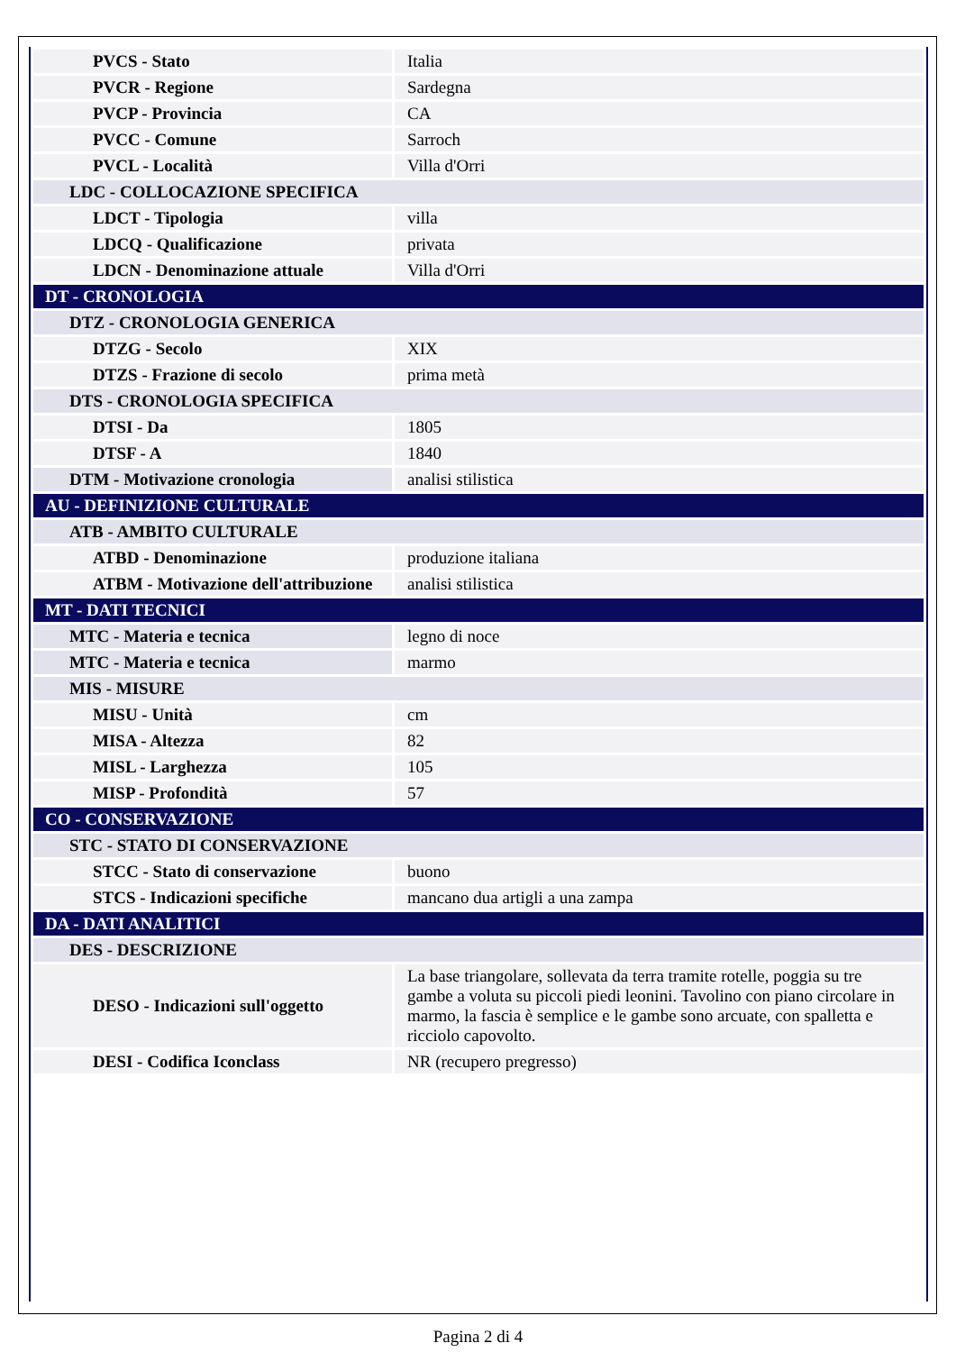| PVCS - Stato | Italia |
| PVCR - Regione | Sardegna |
| PVCP - Provincia | CA |
| PVCC - Comune | Sarroch |
| PVCL - Località | Villa d'Orri |
| LDC - COLLOCAZIONE SPECIFICA | |
| LDCT - Tipologia | villa |
| LDCQ - Qualificazione | privata |
| LDCN - Denominazione attuale | Villa d'Orri |
| DT - CRONOLOGIA | |
| DTZ - CRONOLOGIA GENERICA | |
| DTZG - Secolo | XIX |
| DTZS - Frazione di secolo | prima metà |
| DTS - CRONOLOGIA SPECIFICA | |
| DTSI - Da | 1805 |
| DTSF - A | 1840 |
| DTM - Motivazione cronologia | analisi stilistica |
| AU - DEFINIZIONE CULTURALE | |
| ATB - AMBITO CULTURALE | |
| ATBD - Denominazione | produzione italiana |
| ATBM - Motivazione dell'attribuzione | analisi stilistica |
| MT - DATI TECNICI | |
| MTC - Materia e tecnica | legno di noce |
| MTC - Materia e tecnica | marmo |
| MIS - MISURE | |
| MISU - Unità | cm |
| MISA - Altezza | 82 |
| MISL - Larghezza | 105 |
| MISP - Profondità | 57 |
| CO - CONSERVAZIONE | |
| STC - STATO DI CONSERVAZIONE | |
| STCC - Stato di conservazione | buono |
| STCS - Indicazioni specifiche | mancano dua artigli a una zampa |
| DA - DATI ANALITICI | |
| DES - DESCRIZIONE | |
| DESO - Indicazioni sull'oggetto | La base triangolare, sollevata da terra tramite rotelle, poggia su tre gambe a voluta su piccoli piedi leonini. Tavolino con piano circolare in marmo, la fascia è semplice e le gambe sono arcuate, con spalletta e ricciolo capovolto. |
| DESI - Codifica Iconclass | NR (recupero pregresso) |
Pagina 2 di 4